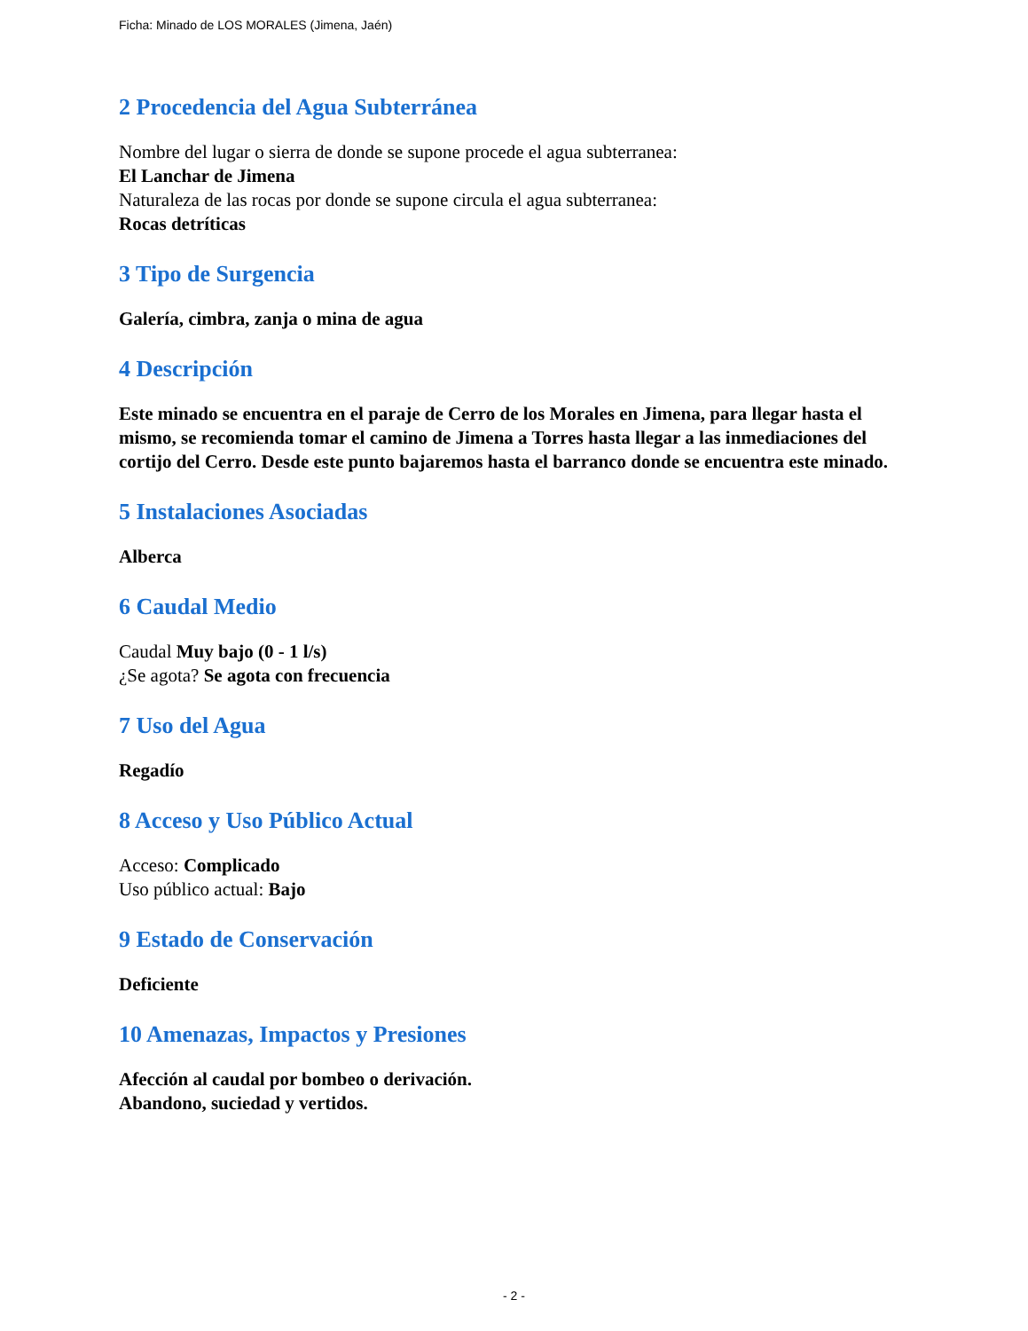Ficha: Minado de LOS MORALES (Jimena, Jaén)
2 Procedencia del Agua Subterránea
Nombre del lugar o sierra de donde se supone procede el agua subterranea:
El Lanchar de Jimena
Naturaleza de las rocas por donde se supone circula el agua subterranea:
Rocas detríticas
3 Tipo de Surgencia
Galería, cimbra, zanja o mina de agua
4 Descripción
Este minado se encuentra en el paraje de Cerro de los Morales en Jimena, para llegar hasta el mismo, se recomienda tomar el camino de Jimena a Torres hasta llegar a las inmediaciones del cortijo del Cerro. Desde este punto bajaremos hasta el barranco donde se encuentra este minado.
5 Instalaciones Asociadas
Alberca
6 Caudal Medio
Caudal Muy bajo (0 - 1 l/s)
¿Se agota? Se agota con frecuencia
7 Uso del Agua
Regadío
8 Acceso y Uso Público Actual
Acceso: Complicado
Uso público actual: Bajo
9 Estado de Conservación
Deficiente
10 Amenazas, Impactos y Presiones
Afección al caudal por bombeo o derivación.
Abandono, suciedad y vertidos.
- 2 -